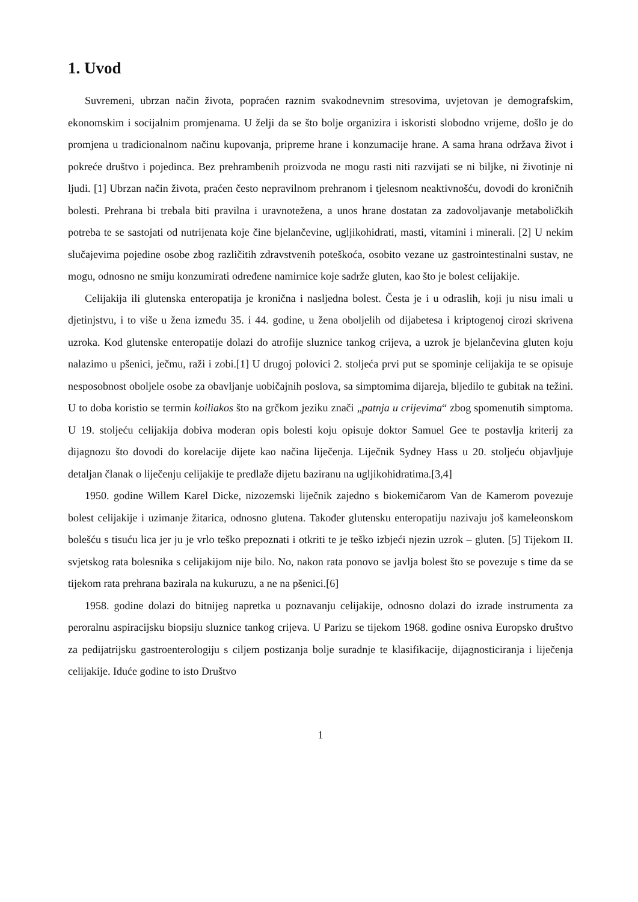1. Uvod
Suvremeni, ubrzan način života, popraćen raznim svakodnevnim stresovima, uvjetovan je demografskim, ekonomskim i socijalnim promjenama. U želji da se što bolje organizira i iskoristi slobodno vrijeme, došlo je do promjena u tradicionalnom načinu kupovanja, pripreme hrane i konzumacije hrane. A sama hrana održava život i pokreće društvo i pojedinca. Bez prehrambenih proizvoda ne mogu rasti niti razvijati se ni biljke, ni životinje ni ljudi. [1] Ubrzan način života, praćen često nepravilnom prehranom i tjelesnom neaktivnošću, dovodi do kroničnih bolesti. Prehrana bi trebala biti pravilna i uravnotežena, a unos hrane dostatan za zadovoljavanje metaboličkih potreba te se sastojati od nutrijenata koje čine bjelančevine, ugljikohidrati, masti, vitamini i minerali. [2] U nekim slučajevima pojedine osobe zbog različitih zdravstvenih poteškoća, osobito vezane uz gastrointestinalni sustav, ne mogu, odnosno ne smiju konzumirati određene namirnice koje sadrže gluten, kao što je bolest celijakije.
Celijakija ili glutenska enteropatija je kronična i nasljedna bolest. Česta je i u odraslih, koji ju nisu imali u djetinjstvu, i to više u žena između 35. i 44. godine, u žena oboljelih od dijabetesa i kriptogenoj cirozi skrivena uzroka. Kod glutenske enteropatije dolazi do atrofije sluznice tankog crijeva, a uzrok je bjelančevina gluten koju nalazimo u pšenici, ječmu, raži i zobi.[1] U drugoj polovici 2. stoljeća prvi put se spominje celijakija te se opisuje nesposobnost oboljele osobe za obavljanje uobičajnih poslova, sa simptomima dijareja, bljedilo te gubitak na težini. U to doba koristio se termin koiliakos što na grčkom jeziku znači „patnja u crijevima“ zbog spomenutih simptoma. U 19. stoljeću celijakija dobiva moderan opis bolesti koju opisuje doktor Samuel Gee te postavlja kriterij za dijagnozu što dovodi do korelacije dijete kao načina liječenja. Liječnik Sydney Hass u 20. stoljeću objavljuje detaljan članak o liječenju celijakije te predlaže dijetu baziranu na ugljikohidratima.[3,4]
1950. godine Willem Karel Dicke, nizozemski liječnik zajedno s biokemičarom Van de Kamerom povezuje bolest celijakije i uzimanje žitarica, odnosno glutena. Također glutensku enteropatiju nazivaju još kameleonskom bolešću s tisuću lica jer ju je vrlo teško prepoznati i otkriti te je teško izbjeći njezin uzrok – gluten. [5] Tijekom II. svjetskog rata bolesnika s celijakijom nije bilo. No, nakon rata ponovo se javlja bolest što se povezuje s time da se tijekom rata prehrana bazirala na kukuruzu, a ne na pšenici.[6]
1958. godine dolazi do bitnijeg napretka u poznavanju celijakije, odnosno dolazi do izrade instrumenta za peroralnu aspiracijsku biopsiju sluznice tankog crijeva. U Parizu se tijekom 1968. godine osniva Europsko društvo za pedijatrijsku gastroenterologiju s ciljem postizanja bolje suradnje te klasifikacije, dijagnosticiranja i liječenja celijakije. Iduće godine to isto Društvo
1